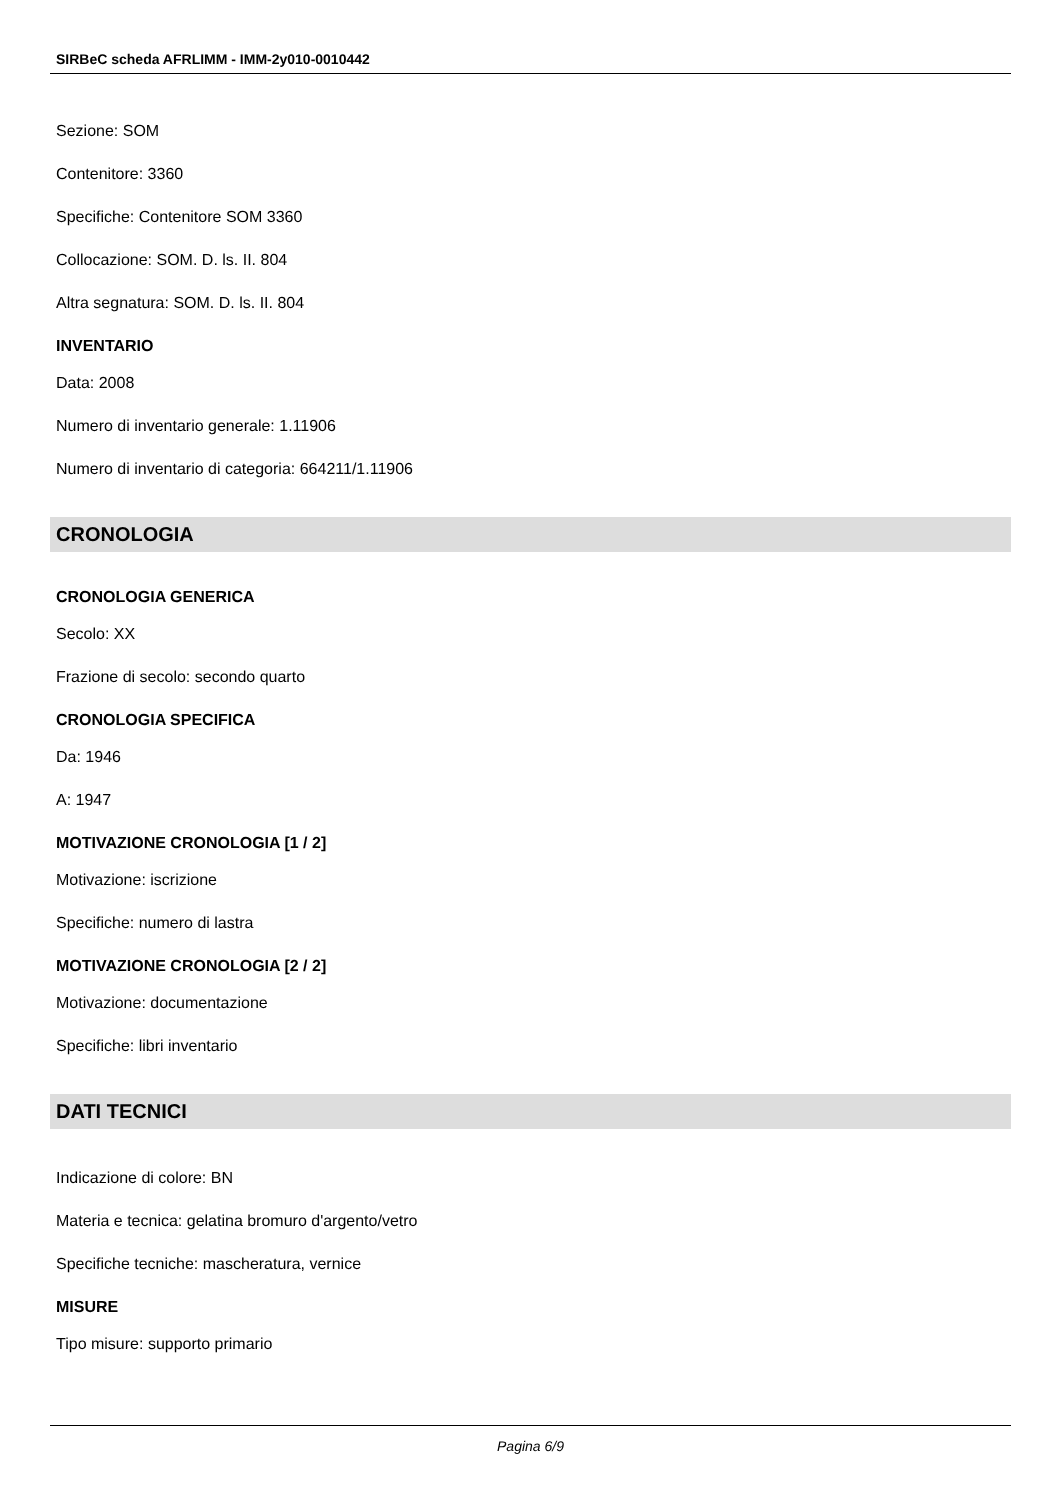SIRBeC scheda AFRLIMM - IMM-2y010-0010442
Sezione: SOM
Contenitore: 3360
Specifiche: Contenitore SOM 3360
Collocazione: SOM. D. ls. II. 804
Altra segnatura: SOM. D. ls. II. 804
INVENTARIO
Data: 2008
Numero di inventario generale: 1.11906
Numero di inventario di categoria: 664211/1.11906
CRONOLOGIA
CRONOLOGIA GENERICA
Secolo: XX
Frazione di secolo: secondo quarto
CRONOLOGIA SPECIFICA
Da: 1946
A: 1947
MOTIVAZIONE CRONOLOGIA [1 / 2]
Motivazione: iscrizione
Specifiche: numero di lastra
MOTIVAZIONE CRONOLOGIA [2 / 2]
Motivazione: documentazione
Specifiche: libri inventario
DATI TECNICI
Indicazione di colore: BN
Materia e tecnica: gelatina bromuro d'argento/vetro
Specifiche tecniche: mascheratura, vernice
MISURE
Tipo misure: supporto primario
Pagina 6/9